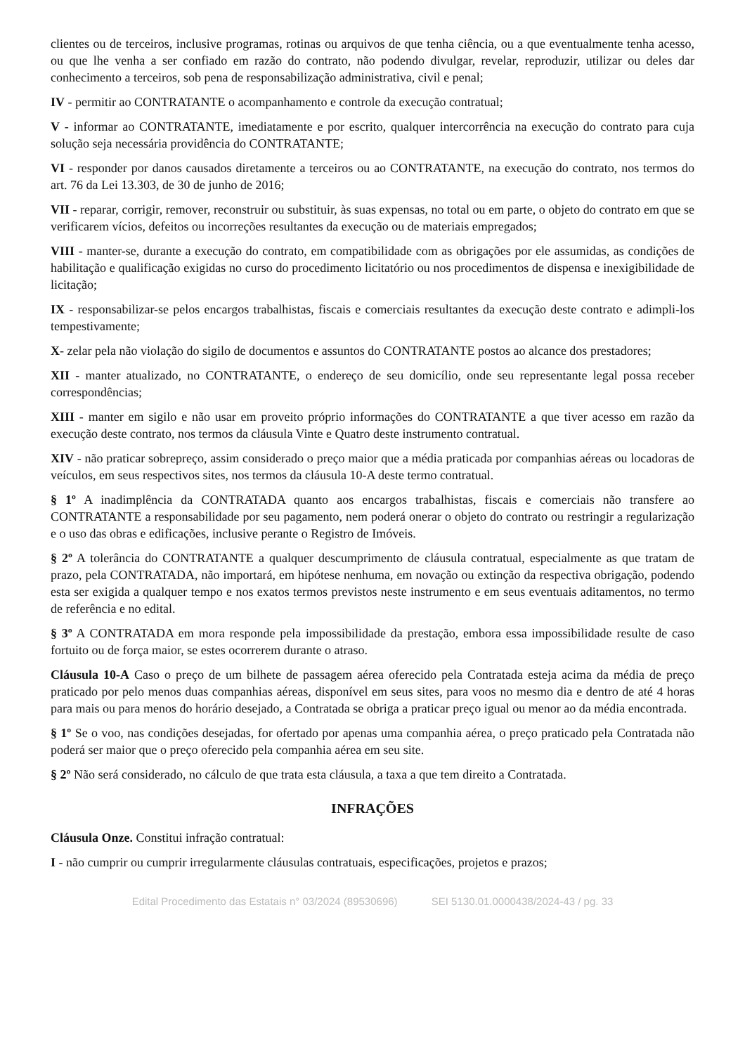clientes ou de terceiros, inclusive programas, rotinas ou arquivos de que tenha ciência, ou a que eventualmente tenha acesso, ou que lhe venha a ser confiado em razão do contrato, não podendo divulgar, revelar, reproduzir, utilizar ou deles dar conhecimento a terceiros, sob pena de responsabilização administrativa, civil e penal;
IV - permitir ao CONTRATANTE o acompanhamento e controle da execução contratual;
V - informar ao CONTRATANTE, imediatamente e por escrito, qualquer intercorrência na execução do contrato para cuja solução seja necessária providência do CONTRATANTE;
VI - responder por danos causados diretamente a terceiros ou ao CONTRATANTE, na execução do contrato, nos termos do art. 76 da Lei 13.303, de 30 de junho de 2016;
VII - reparar, corrigir, remover, reconstruir ou substituir, às suas expensas, no total ou em parte, o objeto do contrato em que se verificarem vícios, defeitos ou incorreções resultantes da execução ou de materiais empregados;
VIII - manter-se, durante a execução do contrato, em compatibilidade com as obrigações por ele assumidas, as condições de habilitação e qualificação exigidas no curso do procedimento licitatório ou nos procedimentos de dispensa e inexigibilidade de licitação;
IX - responsabilizar-se pelos encargos trabalhistas, fiscais e comerciais resultantes da execução deste contrato e adimpli-los tempestivamente;
X- zelar pela não violação do sigilo de documentos e assuntos do CONTRATANTE postos ao alcance dos prestadores;
XII - manter atualizado, no CONTRATANTE, o endereço de seu domicílio, onde seu representante legal possa receber correspondências;
XIII - manter em sigilo e não usar em proveito próprio informações do CONTRATANTE a que tiver acesso em razão da execução deste contrato, nos termos da cláusula Vinte e Quatro deste instrumento contratual.
XIV - não praticar sobrepreço, assim considerado o preço maior que a média praticada por companhias aéreas ou locadoras de veículos, em seus respectivos sites, nos termos da cláusula 10-A deste termo contratual.
§ 1º A inadimplência da CONTRATADA quanto aos encargos trabalhistas, fiscais e comerciais não transfere ao CONTRATANTE a responsabilidade por seu pagamento, nem poderá onerar o objeto do contrato ou restringir a regularização e o uso das obras e edificações, inclusive perante o Registro de Imóveis.
§ 2º A tolerância do CONTRATANTE a qualquer descumprimento de cláusula contratual, especialmente as que tratam de prazo, pela CONTRATADA, não importará, em hipótese nenhuma, em novação ou extinção da respectiva obrigação, podendo esta ser exigida a qualquer tempo e nos exatos termos previstos neste instrumento e em seus eventuais aditamentos, no termo de referência e no edital.
§ 3º A CONTRATADA em mora responde pela impossibilidade da prestação, embora essa impossibilidade resulte de caso fortuito ou de força maior, se estes ocorrerem durante o atraso.
Cláusula 10-A Caso o preço de um bilhete de passagem aérea oferecido pela Contratada esteja acima da média de preço praticado por pelo menos duas companhias aéreas, disponível em seus sites, para voos no mesmo dia e dentro de até 4 horas para mais ou para menos do horário desejado, a Contratada se obriga a praticar preço igual ou menor ao da média encontrada.
§ 1º Se o voo, nas condições desejadas, for ofertado por apenas uma companhia aérea, o preço praticado pela Contratada não poderá ser maior que o preço oferecido pela companhia aérea em seu site.
§ 2º Não será considerado, no cálculo de que trata esta cláusula, a taxa a que tem direito a Contratada.
INFRAÇÕES
Cláusula Onze. Constitui infração contratual:
I - não cumprir ou cumprir irregularmente cláusulas contratuais, especificações, projetos e prazos;
Edital Procedimento das Estatais n° 03/2024 (89530696) SEI 5130.01.0000438/2024-43 / pg. 33